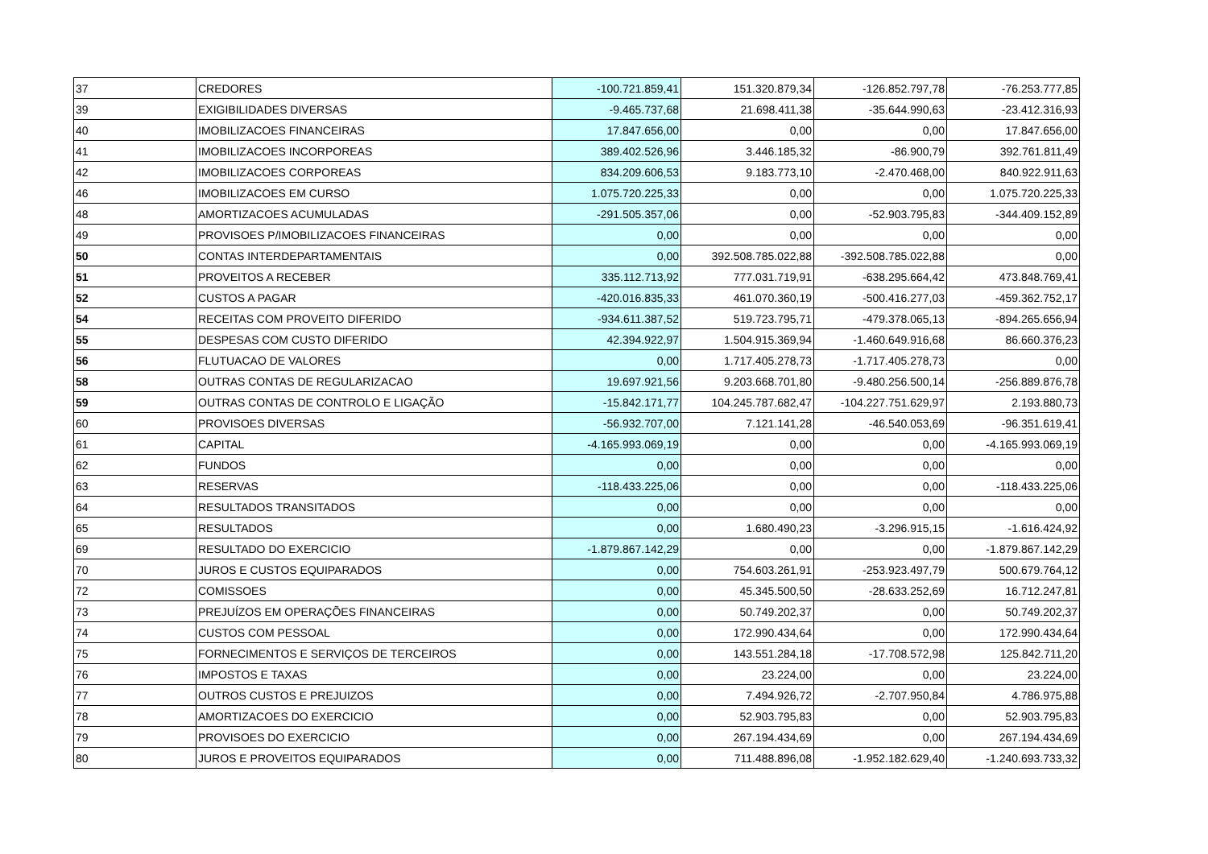| 37 | CREDORES | -100.721.859,41 | 151.320.879,34 | -126.852.797,78 | -76.253.777,85 |
| 39 | EXIGIBILIDADES DIVERSAS | -9.465.737,68 | 21.698.411,38 | -35.644.990,63 | -23.412.316,93 |
| 40 | IMOBILIZACOES FINANCEIRAS | 17.847.656,00 | 0,00 | 0,00 | 17.847.656,00 |
| 41 | IMOBILIZACOES INCORPOREAS | 389.402.526,96 | 3.446.185,32 | -86.900,79 | 392.761.811,49 |
| 42 | IMOBILIZACOES CORPOREAS | 834.209.606,53 | 9.183.773,10 | -2.470.468,00 | 840.922.911,63 |
| 46 | IMOBILIZACOES EM CURSO | 1.075.720.225,33 | 0,00 | 0,00 | 1.075.720.225,33 |
| 48 | AMORTIZACOES ACUMULADAS | -291.505.357,06 | 0,00 | -52.903.795,83 | -344.409.152,89 |
| 49 | PROVISOES P/IMOBILIZACOES FINANCEIRAS | 0,00 | 0,00 | 0,00 | 0,00 |
| 50 | CONTAS INTERDEPARTAMENTAIS | 0,00 | 392.508.785.022,88 | -392.508.785.022,88 | 0,00 |
| 51 | PROVEITOS A RECEBER | 335.112.713,92 | 777.031.719,91 | -638.295.664,42 | 473.848.769,41 |
| 52 | CUSTOS A PAGAR | -420.016.835,33 | 461.070.360,19 | -500.416.277,03 | -459.362.752,17 |
| 54 | RECEITAS COM PROVEITO DIFERIDO | -934.611.387,52 | 519.723.795,71 | -479.378.065,13 | -894.265.656,94 |
| 55 | DESPESAS COM CUSTO DIFERIDO | 42.394.922,97 | 1.504.915.369,94 | -1.460.649.916,68 | 86.660.376,23 |
| 56 | FLUTUACAO DE VALORES | 0,00 | 1.717.405.278,73 | -1.717.405.278,73 | 0,00 |
| 58 | OUTRAS CONTAS DE REGULARIZACAO | 19.697.921,56 | 9.203.668.701,80 | -9.480.256.500,14 | -256.889.876,78 |
| 59 | OUTRAS CONTAS DE CONTROLO E LIGAÇÃO | -15.842.171,77 | 104.245.787.682,47 | -104.227.751.629,97 | 2.193.880,73 |
| 60 | PROVISOES DIVERSAS | -56.932.707,00 | 7.121.141,28 | -46.540.053,69 | -96.351.619,41 |
| 61 | CAPITAL | -4.165.993.069,19 | 0,00 | 0,00 | -4.165.993.069,19 |
| 62 | FUNDOS | 0,00 | 0,00 | 0,00 | 0,00 |
| 63 | RESERVAS | -118.433.225,06 | 0,00 | 0,00 | -118.433.225,06 |
| 64 | RESULTADOS TRANSITADOS | 0,00 | 0,00 | 0,00 | 0,00 |
| 65 | RESULTADOS | 0,00 | 1.680.490,23 | -3.296.915,15 | -1.616.424,92 |
| 69 | RESULTADO DO EXERCICIO | -1.879.867.142,29 | 0,00 | 0,00 | -1.879.867.142,29 |
| 70 | JUROS E CUSTOS EQUIPARADOS | 0,00 | 754.603.261,91 | -253.923.497,79 | 500.679.764,12 |
| 72 | COMISSOES | 0,00 | 45.345.500,50 | -28.633.252,69 | 16.712.247,81 |
| 73 | PREJUÍZOS EM OPERAÇÕES FINANCEIRAS | 0,00 | 50.749.202,37 | 0,00 | 50.749.202,37 |
| 74 | CUSTOS COM PESSOAL | 0,00 | 172.990.434,64 | 0,00 | 172.990.434,64 |
| 75 | FORNECIMENTOS E SERVIÇOS DE TERCEIROS | 0,00 | 143.551.284,18 | -17.708.572,98 | 125.842.711,20 |
| 76 | IMPOSTOS E TAXAS | 0,00 | 23.224,00 | 0,00 | 23.224,00 |
| 77 | OUTROS CUSTOS E PREJUIZOS | 0,00 | 7.494.926,72 | -2.707.950,84 | 4.786.975,88 |
| 78 | AMORTIZACOES DO EXERCICIO | 0,00 | 52.903.795,83 | 0,00 | 52.903.795,83 |
| 79 | PROVISOES DO EXERCICIO | 0,00 | 267.194.434,69 | 0,00 | 267.194.434,69 |
| 80 | JUROS E PROVEITOS EQUIPARADOS | 0,00 | 711.488.896,08 | -1.952.182.629,40 | -1.240.693.733,32 |